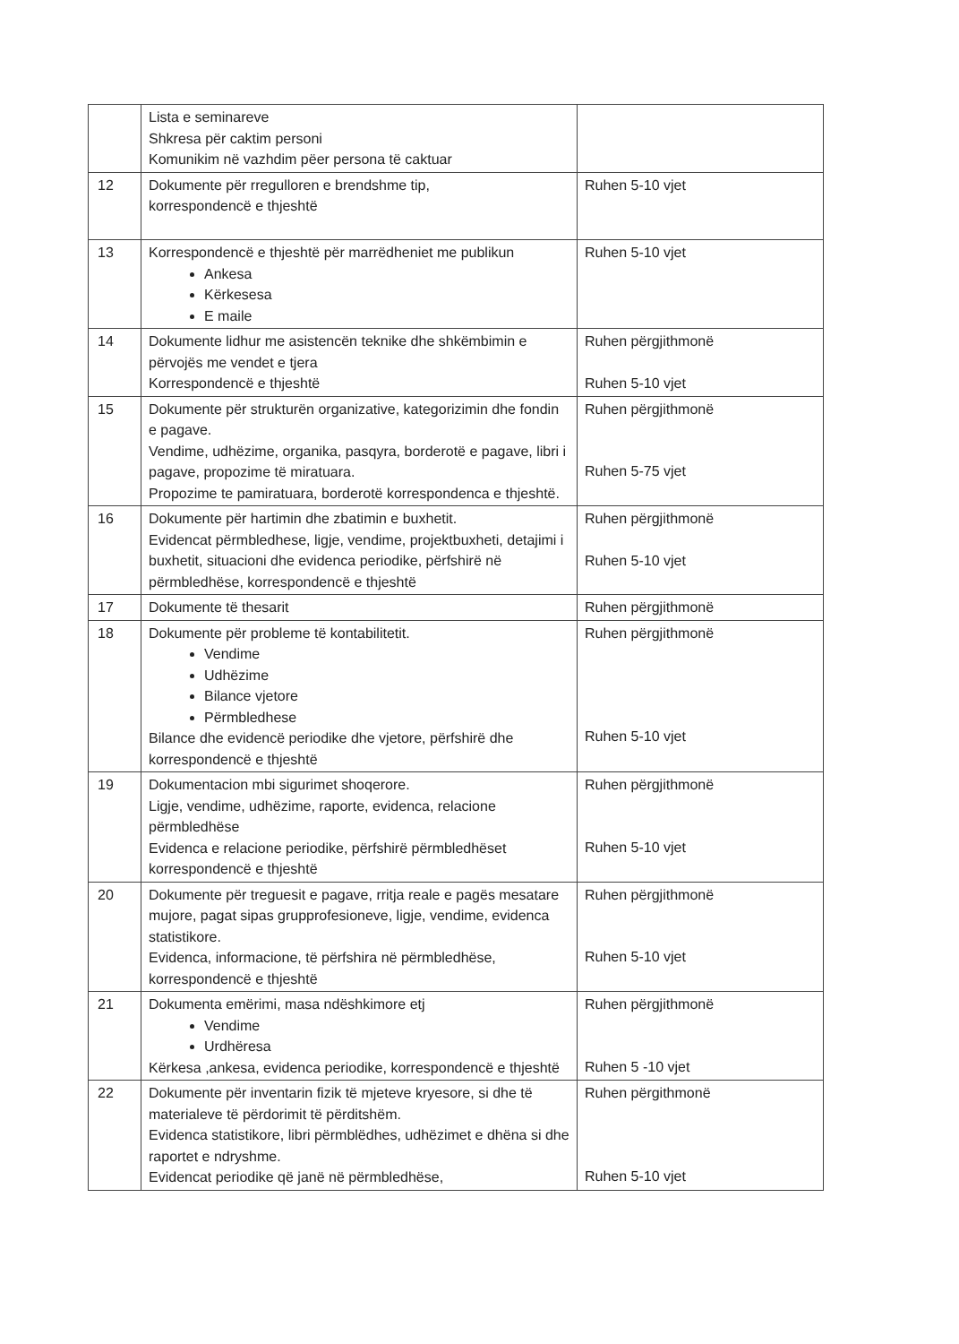| | Lista e seminareve Shkresa për caktim personi Komunikim në vazhdim pëer persona të caktuar | |
| 12 | Dokumente për rregulloren e brendshme tip, korrespondencë e thjeshtë | Ruhen 5-10 vjet |
| 13 | Korrespondencë e thjeshtë për marrëdheniet me publikun Ankesa Kërkesesa E maile | Ruhen 5-10 vjet |
| 14 | Dokumente lidhur me asistencën teknike dhe shkëmbimin e përvojës me vendet e tjera Korrespondencë e thjeshtë | Ruhen përgjithmonë Ruhen 5-10 vjet |
| 15 | Dokumente për strukturën organizative, kategorizimin dhe fondin e pagave. Vendime, udhëzime, organika, pasqyra, borderotë e pagave, libri i pagave, propozime të miratuara. Propozime te pamiratuara, borderotë korrespondenca e thjeshtë. | Ruhen përgjithmonë Ruhen 5-75 vjet |
| 16 | Dokumente për hartimin dhe zbatimin e buxhetit. Evidencat përmbledhese, ligje, vendime, projektbuxheti, detajimi i buxhetit, situacioni dhe evidenca periodike, përfshirë në përmbledhëse, korrespondencë e thjeshtë | Ruhen përgjithmonë Ruhen 5-10 vjet |
| 17 | Dokumente të thesarit | Ruhen përgjithmonë |
| 18 | Dokumente për probleme të kontabilitetit. Vendime Udhëzime Bilance vjetore Përmbledhese Bilance dhe evidencë periodike dhe vjetore, përfshirë dhe korrespondencë e thjeshtë | Ruhen përgjithmonë Ruhen 5-10 vjet |
| 19 | Dokumentacion mbi sigurimet shoqerore. Ligje, vendime, udhëzime, raporte, evidenca, relacione përmbledhëse Evidenca e relacione periodike, përfshirë përmbledhëset korrespondencë e thjeshtë | Ruhen përgjithmonë Ruhen 5-10 vjet |
| 20 | Dokumente për treguesit e pagave, rritja reale e pagës mesatare mujore, pagat sipas grupprofesioneve, ligje, vendime, evidenca statistikore. Evidenca, informacione, të përfshira në përmbledhëse, korrespondencë e thjeshtë | Ruhen përgjithmonë Ruhen 5-10 vjet |
| 21 | Dokumenta emërimi, masa ndëshkimore etj Vendime Urdhëresa Kërkesa ,ankesa, evidenca periodike, korrespondencë e thjeshtë | Ruhen përgjithmonë Ruhen 5 -10 vjet |
| 22 | Dokumente për inventarin fizik të mjeteve kryesore, si dhe të materialeve të përdorimit të përditshëm. Evidenca statistikore, libri përmblëdhes, udhëzimet e dhëna si dhe raportet e ndryshme. Evidencat periodike që janë në përmbledhëse, | Ruhen përgithmonë Ruhen 5-10 vjet |